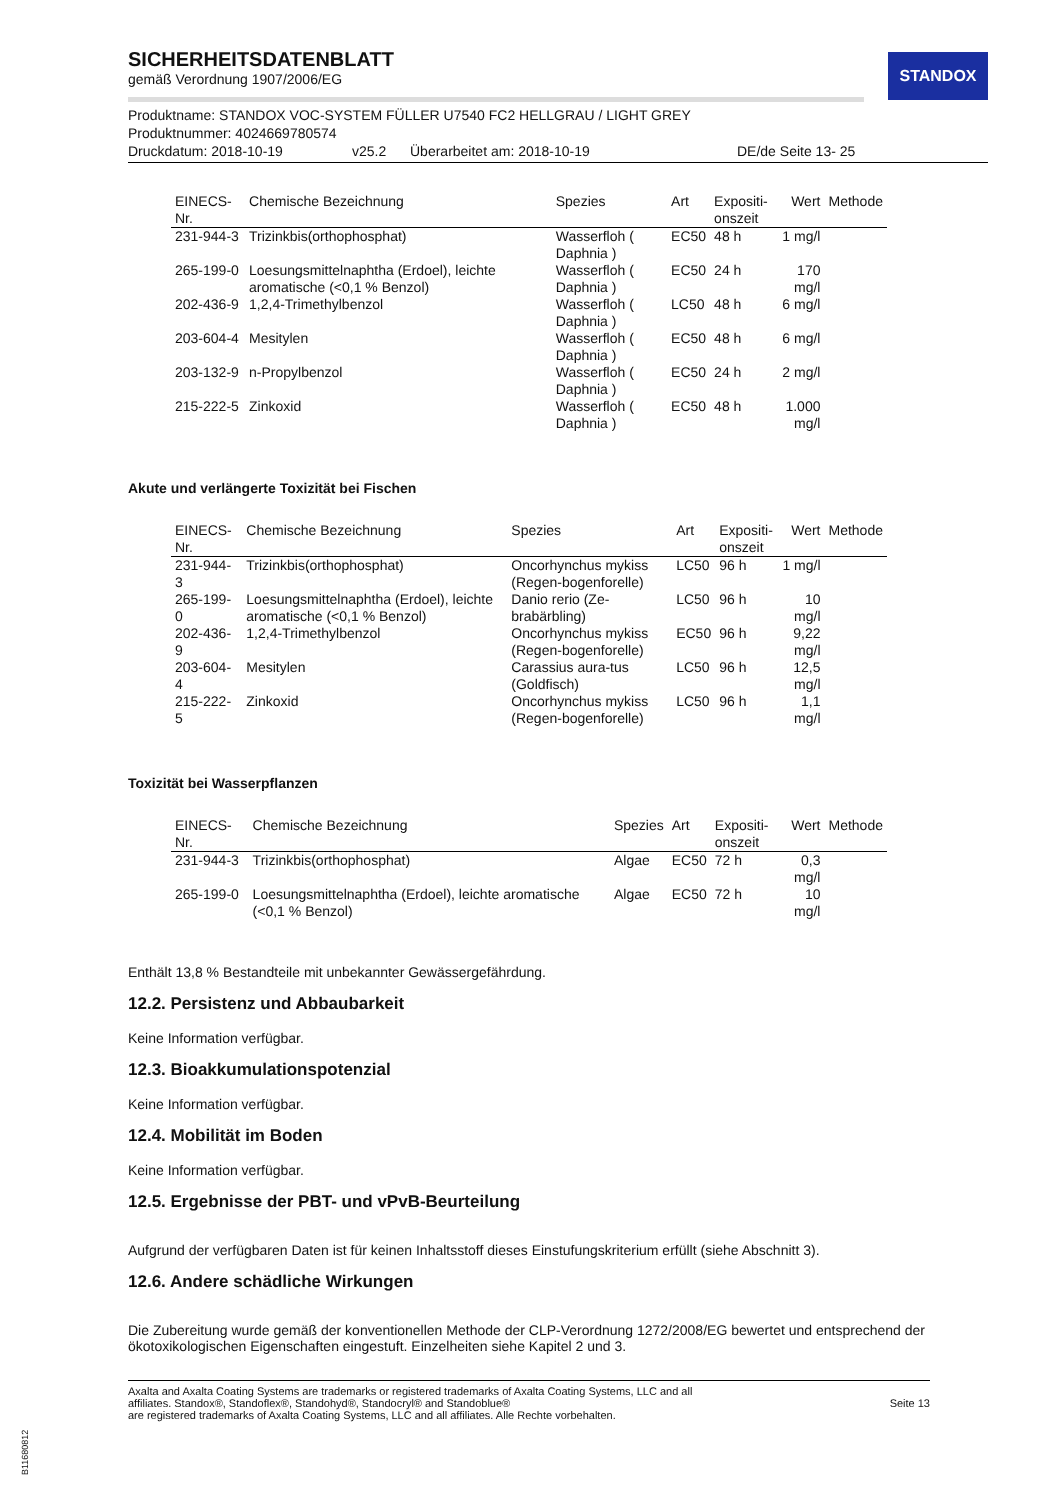STANDOX
SICHERHEITSDATENBLATT
gemäß Verordnung 1907/2006/EG
Produktname: STANDOX VOC-SYSTEM FÜLLER U7540 FC2 HELLGRAU / LIGHT GREY
Produktnummer: 4024669780574
Druckdatum: 2018-10-19 v25.2 Überarbeitet am: 2018-10-19 DE/de Seite 13- 25
| EINECS-Nr. | Chemische Bezeichnung | Spezies | Art | Expositi- onszeit | Wert | Methode |
| --- | --- | --- | --- | --- | --- | --- |
| 231-944-3 | Trizinkbis(orthophosphat) | Wasserfloh ( Daphnia ) | EC50 | 48 h | 1 mg/l | |
| 265-199-0 | Loesungsmittelnaphtha (Erdoel), leichte aromatische (<0,1 % Benzol) | Wasserfloh ( Daphnia ) | EC50 | 24 h | 170 mg/l | |
| 202-436-9 | 1,2,4-Trimethylbenzol | Wasserfloh ( Daphnia ) | LC50 | 48 h | 6 mg/l | |
| 203-604-4 | Mesitylen | Wasserfloh ( Daphnia ) | EC50 | 48 h | 6 mg/l | |
| 203-132-9 | n-Propylbenzol | Wasserfloh ( Daphnia ) | EC50 | 24 h | 2 mg/l | |
| 215-222-5 | Zinkoxid | Wasserfloh ( Daphnia ) | EC50 | 48 h | 1.000 mg/l | |
Akute und verlängerte Toxizität bei Fischen
| EINECS-Nr. | Chemische Bezeichnung | Spezies | Art | Expositi- onszeit | Wert | Methode |
| --- | --- | --- | --- | --- | --- | --- |
| 231-944-3 | Trizinkbis(orthophosphat) | Oncorhynchus mykiss (Regen-bogenforelle) | LC50 | 96 h | 1 mg/l | |
| 265-199-0 | Loesungsmittelnaphtha (Erdoel), leichte aromatische (<0,1 % Benzol) | Danio rerio (Ze-brabärbling) | LC50 | 96 h | 10 mg/l | |
| 202-436-9 | 1,2,4-Trimethylbenzol | Oncorhynchus mykiss (Regen-bogenforelle) | EC50 | 96 h | 9,22 mg/l | |
| 203-604-4 | Mesitylen | Carassius aura-tus (Goldfisch) | LC50 | 96 h | 12,5 mg/l | |
| 215-222-5 | Zinkoxid | Oncorhynchus mykiss (Regen-bogenforelle) | LC50 | 96 h | 1,1 mg/l | |
Toxizität bei Wasserpflanzen
| EINECS-Nr. | Chemische Bezeichnung | Spezies | Art | Expositi- onszeit | Wert | Methode |
| --- | --- | --- | --- | --- | --- | --- |
| 231-944-3 | Trizinkbis(orthophosphat) | Algae | EC50 | 72 h | 0,3 mg/l | |
| 265-199-0 | Loesungsmittelnaphtha (Erdoel), leichte aromatische (<0,1 % Benzol) | Algae | EC50 | 72 h | 10 mg/l | |
Enthält 13,8 % Bestandteile mit unbekannter Gewässergefährdung.
12.2. Persistenz und Abbaubarkeit
Keine Information verfügbar.
12.3. Bioakkumulationspotenzial
Keine Information verfügbar.
12.4. Mobilität im Boden
Keine Information verfügbar.
12.5. Ergebnisse der PBT- und vPvB-Beurteilung
Aufgrund der verfügbaren Daten ist für keinen Inhaltsstoff dieses Einstufungskriterium erfüllt (siehe Abschnitt 3).
12.6. Andere schädliche Wirkungen
Die Zubereitung wurde gemäß der konventionellen Methode der CLP-Verordnung 1272/2008/EG bewertet und entsprechend der ökotoxikologischen Eigenschaften eingestuft. Einzelheiten siehe Kapitel 2 und 3.
Axalta and Axalta Coating Systems are trademarks or registered trademarks of Axalta Coating Systems, LLC and all
affiliates. Standox®, Standoflex®, Standohyd®, Standocryl® and Standoblue®
are registered trademarks of Axalta Coating Systems, LLC and all affiliates. Alle Rechte vorbehalten.
Seite 13
B11680812